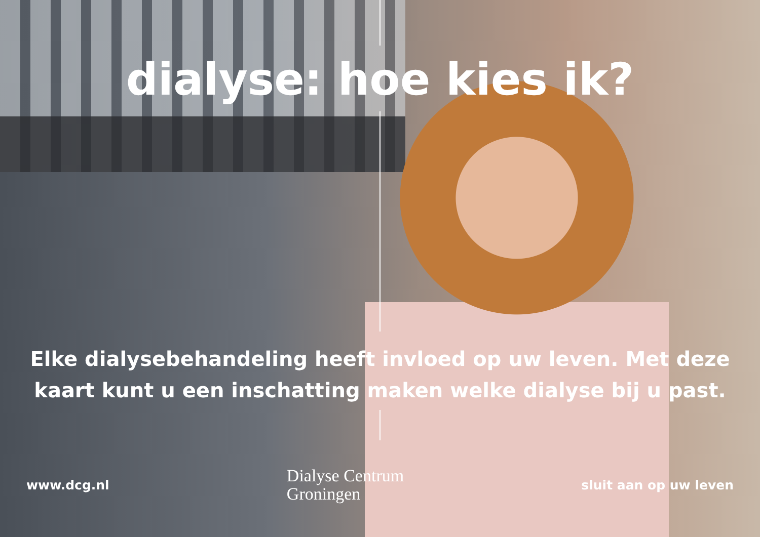dialyse: hoe kies ik?
Elke dialysebehandeling heeft invloed op uw leven. Met deze
kaart kunt u een inschatting maken welke dialyse bij u past.
www.dcg.nl Dialyse Centrum
Groningen sluit aan op uw leven